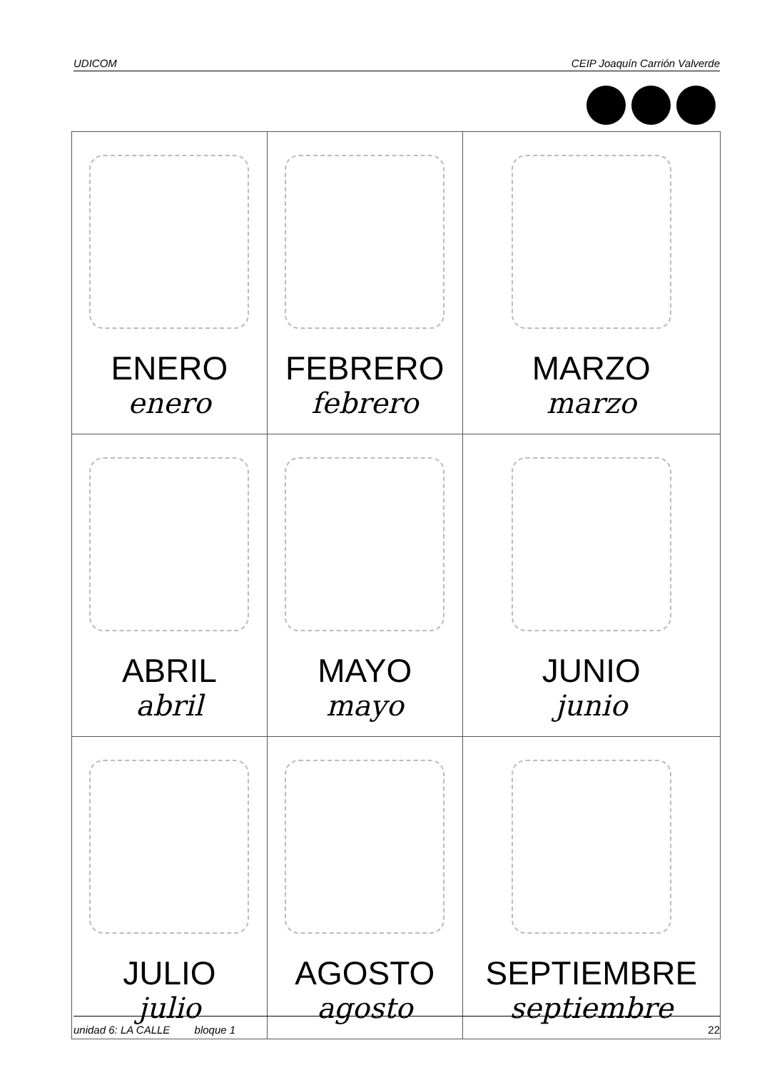UDICOM CEIP Joaquín Carrión Valverde
| ENERO enero | FEBRERO febrero | MARZO marzo |
| ABRIL abril | MAYO mayo | JUNIO junio |
| JULIO julio | AGOSTO agosto | SEPTIEMBRE septiembre |
unidad 6: LA CALLE bloque 1 22